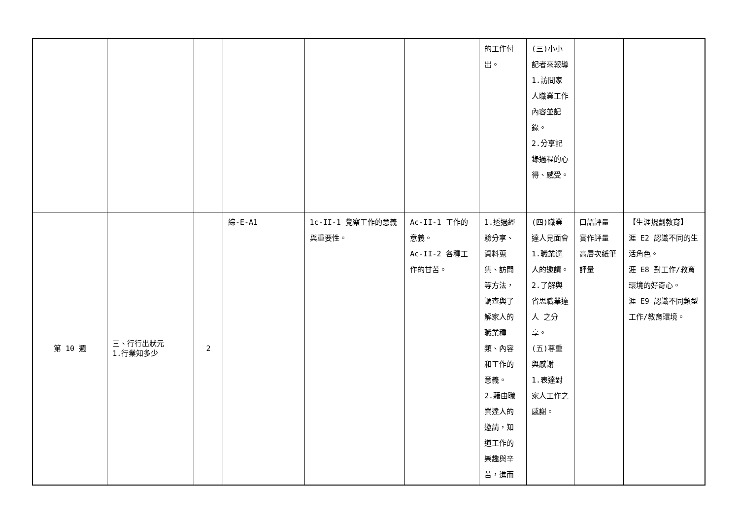| | | | | | | 的工作付出。 | (三)小小記者來報導 1.訪問家人職業工作內容並記錄。 2.分享記錄過程的心得、感受。 | | |
| 第 10 週 | 三、行行出狀元 1.行業知多少 | 2 | 綜-E-A1 | 1c-II-1 覺察工作的意義與重要性。 | Ac-II-1 工作的意義。 Ac-II-2 各種工作的甘苦。 | 1.透過經驗分享、資料蒐集、訪問等方法，調查與了解家人的職業種類、內容和工作的意義。 2.藉由職業達人的邀請，知道工作的樂趣與辛苦，進而 | (四)職業達人見面會 1.職業達人的邀請。 2.了解與省思職業達人 之分享。 (五)尊重與感謝 1.表達對家人工作之感謝。 | 口語評量 實作評量 高層次紙筆評量 | 【生涯規劃教育】 涯 E2 認識不同的生活角色。 涯 E8 對工作/教育環境的好奇心。 涯 E9 認識不同類型工作/教育環境。 |